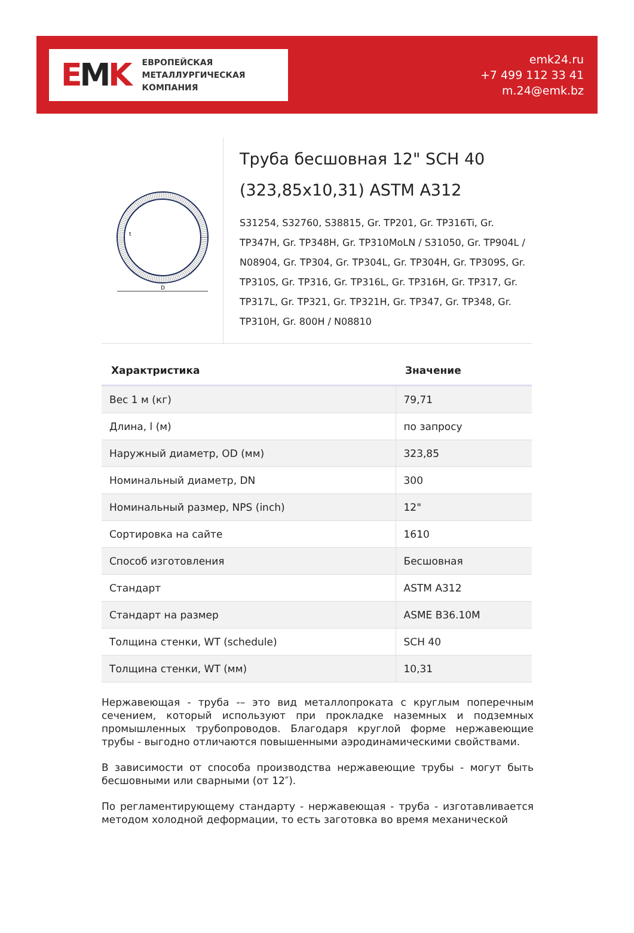EMK
ЕВРОПЕЙСКАЯ
МЕТАЛЛУРГИЧЕСКАЯ
КОМПАНИЯ
emk24.ru
+7 499 112 33 41
m.24@emk.bz
D
t
Труба бесшовная 12" SCH 40 (323,85x10,31) ASTM A312
S31254, S32760, S38815, Gr. TP201, Gr. TP316Ti, Gr. TP347H, Gr. TP348H, Gr. TP310MoLN / S31050, Gr. TP904L / N08904, Gr. TP304, Gr. TP304L, Gr. TP304H, Gr. TP309S, Gr. TP310S, Gr. TP316, Gr. TP316L, Gr. TP316H, Gr. TP317, Gr. TP317L, Gr. TP321, Gr. TP321H, Gr. TP347, Gr. TP348, Gr. TP310H, Gr. 800H / N08810
| Характристика | Значение |
| --- | --- |
| Вес 1 м (кг) | 79,71 |
| Длина, l (м) | по запросу |
| Наружный диаметр, OD (мм) | 323,85 |
| Номинальный диаметр, DN | 300 |
| Номинальный размер, NPS (inch) | 12" |
| Сортировка на сайте | 1610 |
| Способ изготовления | Бесшовная |
| Стандарт | ASTM A312 |
| Стандарт на размер | ASME B36.10M |
| Толщина стенки, WT (schedule) | SCH 40 |
| Толщина стенки, WT (мм) | 10,31 |
Нержавеющая - труба -– это вид металлопроката с круглым поперечным сечением, который используют при прокладке наземных и подземных промышленных трубопроводов. Благодаря круглой форме нержавеющие трубы - выгодно отличаются повышенными аэродинамическими свойствами.
В зависимости от способа производства нержавеющие трубы - могут быть бесшовными или сварными (от 12″).
По регламентирующему стандарту - нержавеющая - труба - изготавливается методом холодной деформации, то есть заготовка во время механической